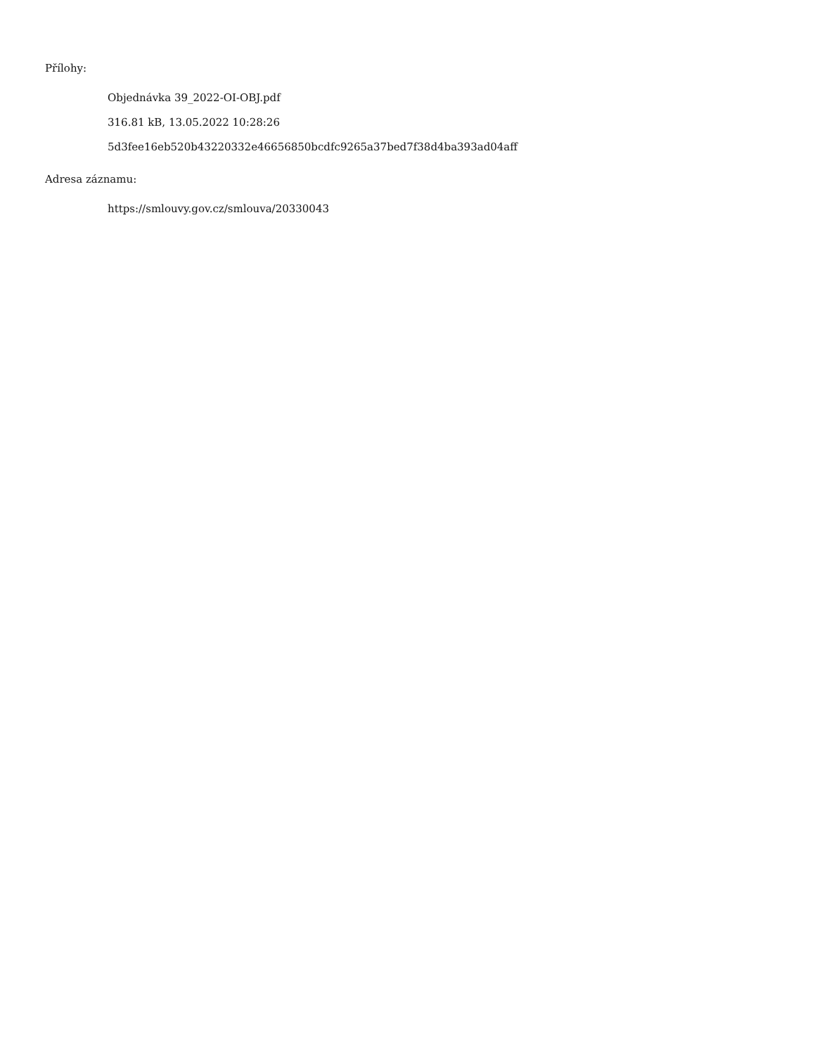Přílohy:
Objednávka 39_2022-OI-OBJ.pdf
316.81 kB, 13.05.2022 10:28:26
5d3fee16eb520b43220332e46656850bcdfc9265a37bed7f38d4ba393ad04aff
Adresa záznamu:
https://smlouvy.gov.cz/smlouva/20330043